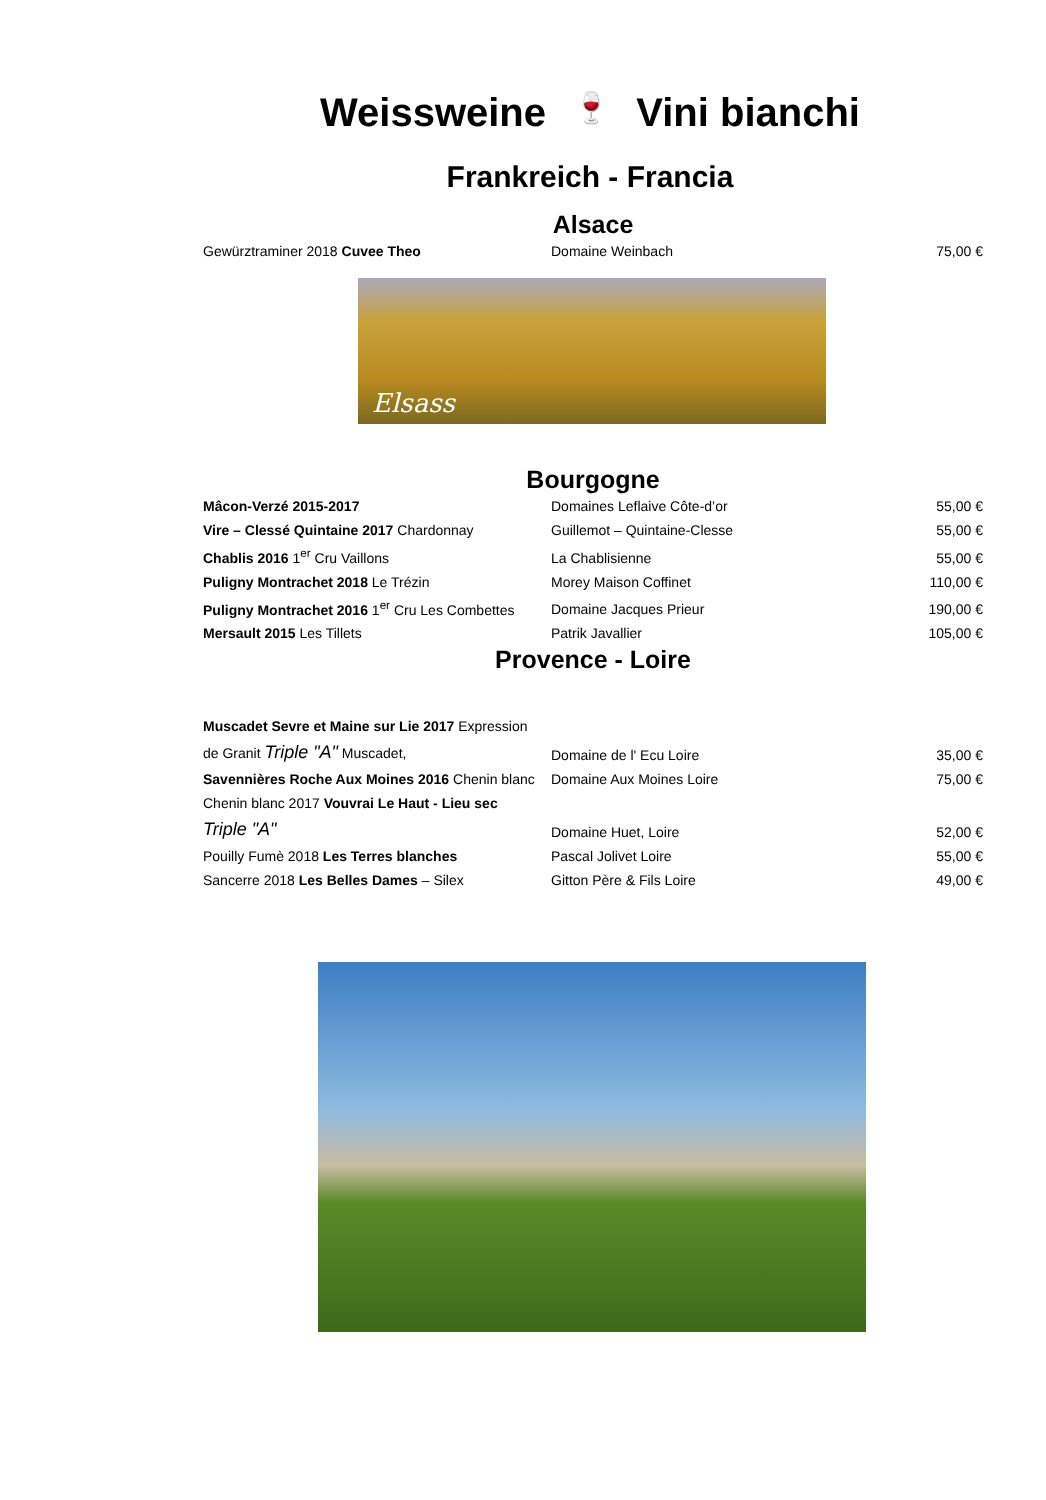Weissweine 🍷 Vini bianchi
Frankreich - Francia
Alsace
| Gewürztraminer 2018 Cuvee Theo | Domaine Weinbach | 75,00 € |
Elsass
Bourgogne
| Mâcon-Verzé 2015-2017 | Domaines Leflaive Côte-d’or | 55,00 € |
| Vire – Clessé Quintaine 2017 Chardonnay | Guillemot – Quintaine-Clesse | 55,00 € |
| Chablis 2016 1<sup>er</sup> Cru Vaillons | La Chablisienne | 55,00 € |
| Puligny Montrachet 2018 Le Trézin | Morey Maison Coffinet | 110,00 € |
| Puligny Montrachet 2016 1<sup>er</sup> Cru Les Combettes | Domaine Jacques Prieur | 190,00 € |
| Mersault 2015 Les Tillets | Patrik Javallier | 105,00 € |
Provence - Loire
| Muscadet Sevre et Maine sur Lie 2017 Expression | | |
| de Granit Triple "A" Muscadet, | Domaine de l' Ecu Loire | 35,00 € |
| Savennières Roche Aux Moines 2016 Chenin blanc | Domaine Aux Moines Loire | 75,00 € |
| Chenin blanc 2017 Vouvrai Le Haut - Lieu sec | | |
| Triple "A" | Domaine Huet, Loire | 52,00 € |
| Pouilly Fumè 2018 Les Terres blanches | Pascal Jolivet Loire | 55,00 € |
| Sancerre 2018 Les Belles Dames – Silex | Gitton Père & Fils Loire | 49,00 € |